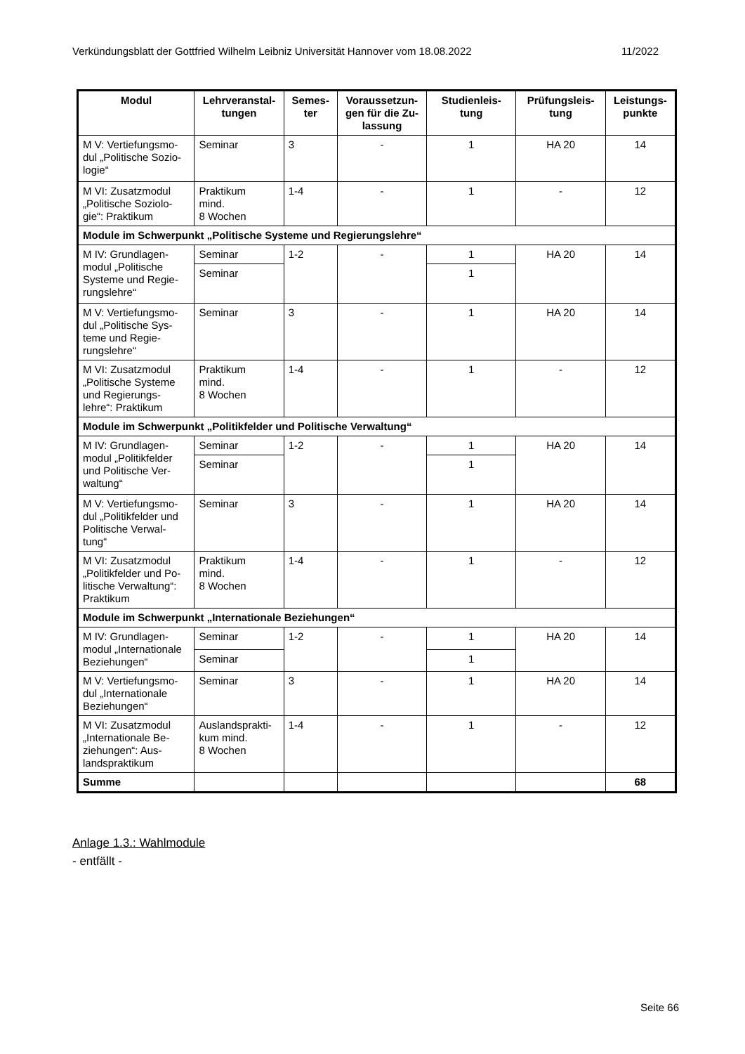Verkündungsblatt der Gottfried Wilhelm Leibniz Universität Hannover vom 18.08.2022 11/2022
| Modul | Lehrveranstal- tungen | Semes- ter | Voraussetzun- gen für die Zu- lassung | Studienleis- tung | Prüfungsleis- tung | Leistungs- punkte |
| --- | --- | --- | --- | --- | --- | --- |
| M V: Vertiefungsmo-dul „Politische Sozio-logie“ | Seminar | 3 | - | 1 | HA 20 | 14 |
| M VI: Zusatzmodul „Politische Soziolo-gie“: Praktikum | Praktikum mind. 8 Wochen | 1-4 | - | 1 | - | 12 |
| Module im Schwerpunkt „Politische Systeme und Regierungslehre“ | | | | | | |
| M IV: Grundlagen-modul „Politische Systeme und Regie-rungslehre“ | Seminar | 1-2 | - | 1 | HA 20 | 14 |
| | Seminar | | | 1 | | |
| M V: Vertiefungsmo-dul „Politische Sys-teme und Regie-rungslehre“ | Seminar | 3 | - | 1 | HA 20 | 14 |
| M VI: Zusatzmodul „Politische Systeme und Regierungs-lehre“: Praktikum | Praktikum mind. 8 Wochen | 1-4 | - | 1 | - | 12 |
| Module im Schwerpunkt „Politikfelder und Politische Verwaltung“ | | | | | | |
| M IV: Grundlagen-modul „Politikfelder und Politische Ver-waltung“ | Seminar | 1-2 | - | 1 | HA 20 | 14 |
| | Seminar | | | 1 | | |
| M V: Vertiefungsmo-dul „Politikfelder und Politische Verwal-tung“ | Seminar | 3 | - | 1 | HA 20 | 14 |
| M VI: Zusatzmodul „Politikfelder und Po-litische Verwaltung“: Praktikum | Praktikum mind. 8 Wochen | 1-4 | - | 1 | - | 12 |
| Module im Schwerpunkt „Internationale Beziehungen“ | | | | | | |
| M IV: Grundlagen-modul „Internationale Beziehungen“ | Seminar | 1-2 | - | 1 | HA 20 | 14 |
| | Seminar | | | 1 | | |
| M V: Vertiefungsmo-dul „Internationale Beziehungen“ | Seminar | 3 | - | 1 | HA 20 | 14 |
| M VI: Zusatzmodul „Internationale Be-ziehungen“: Aus-landspraktikum | Auslandsprakti-kum mind. 8 Wochen | 1-4 | - | 1 | - | 12 |
| Summe | | | | | | 68 |
Anlage 1.3.: Wahlmodule
- entfällt -
Seite 66